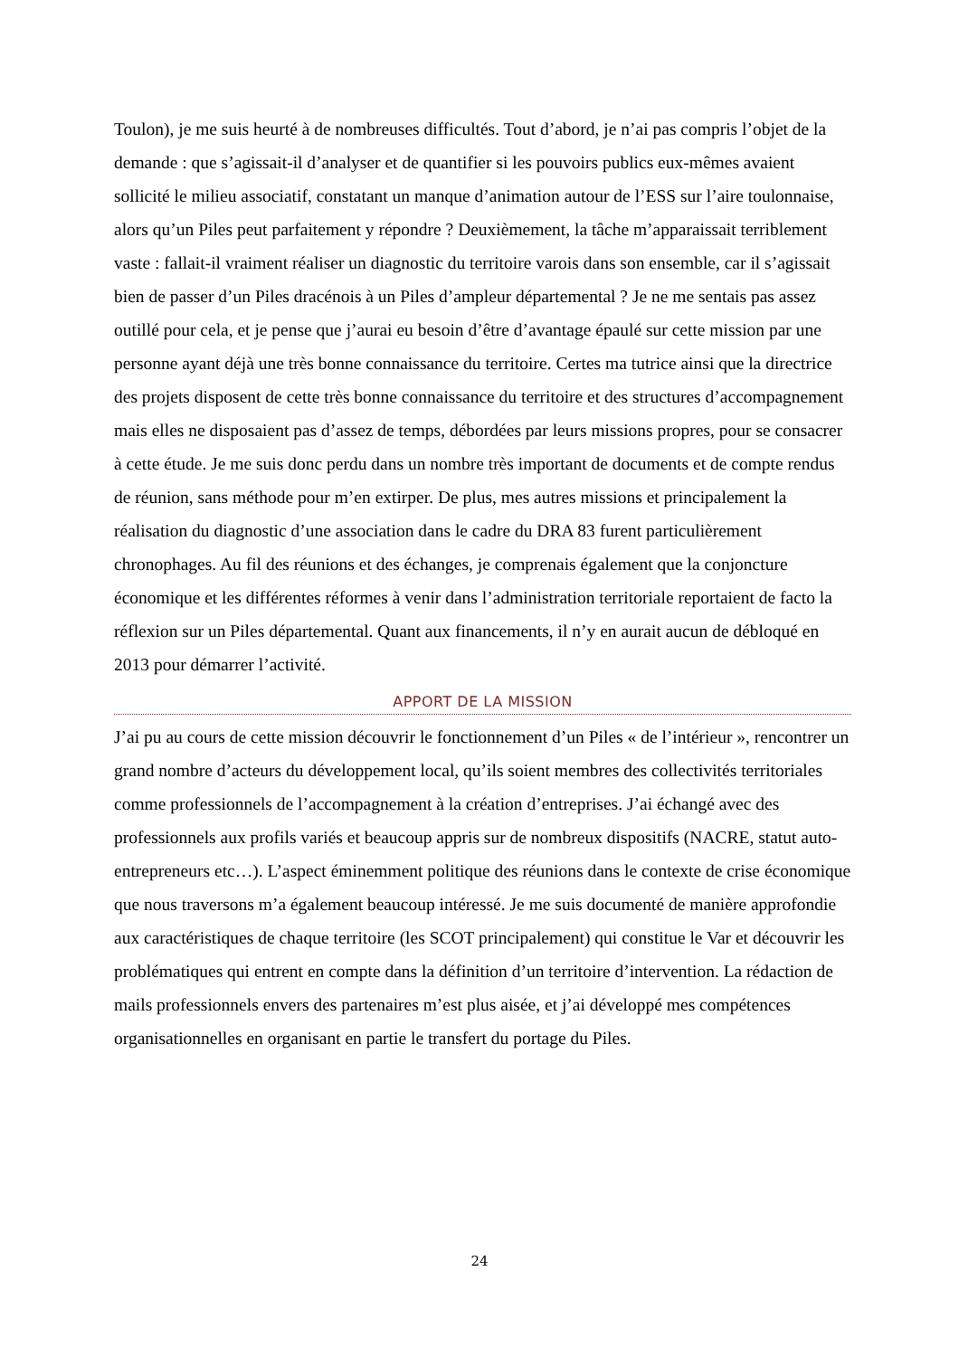Toulon), je me suis heurté à de nombreuses difficultés. Tout d’abord, je n’ai pas compris l’objet de la demande : que s’agissait-il d’analyser et de quantifier si les pouvoirs publics eux-mêmes avaient sollicité le milieu associatif, constatant un manque d’animation autour de l’ESS sur l’aire toulonnaise, alors qu’un Piles peut parfaitement y répondre ? Deuxièmement, la tâche m’apparaissait terriblement vaste : fallait-il vraiment réaliser un diagnostic du territoire varois dans son ensemble, car il s’agissait bien de passer d’un Piles dracénois à un Piles d’ampleur départemental ? Je ne me sentais pas assez outillé pour cela, et je pense que j’aurai eu besoin d’être d’avantage épaulé sur cette mission par une personne ayant déjà une très bonne connaissance du territoire. Certes ma tutrice ainsi que la directrice des projets disposent de cette très bonne connaissance du territoire et des structures d’accompagnement mais elles ne disposaient pas d’assez de temps, débordées par leurs missions propres, pour se consacrer à cette étude. Je me suis donc perdu dans un nombre très important de documents et de compte rendus de réunion, sans méthode pour m’en extirper. De plus, mes autres missions et principalement la réalisation du diagnostic d’une association dans le cadre du DRA 83 furent particulièrement chronophages. Au fil des réunions et des échanges, je comprenais également que la conjoncture économique et les différentes réformes à venir dans l’administration territoriale reportaient de facto la réflexion sur un Piles départemental. Quant aux financements, il n’y en aurait aucun de débloqué en 2013 pour démarrer l’activité.
APPORT DE LA MISSION
J’ai pu au cours de cette mission découvrir le fonctionnement d’un Piles « de l’intérieur », rencontrer un grand nombre d’acteurs du développement local, qu’ils soient membres des collectivités territoriales comme professionnels de l’accompagnement à la création d’entreprises. J’ai échangé avec des professionnels aux profils variés et beaucoup appris sur de nombreux dispositifs (NACRE, statut auto-entrepreneurs etc…). L’aspect éminemment politique des réunions dans le contexte de crise économique que nous traversons m’a également beaucoup intéressé. Je me suis documenté de manière approfondie aux caractéristiques de chaque territoire (les SCOT principalement) qui constitue le Var et découvrir les problématiques qui entrent en compte dans la définition d’un territoire d’intervention. La rédaction de mails professionnels envers des partenaires m’est plus aisée, et j’ai développé mes compétences organisationnelles en organisant en partie le transfert du portage du Piles.
24